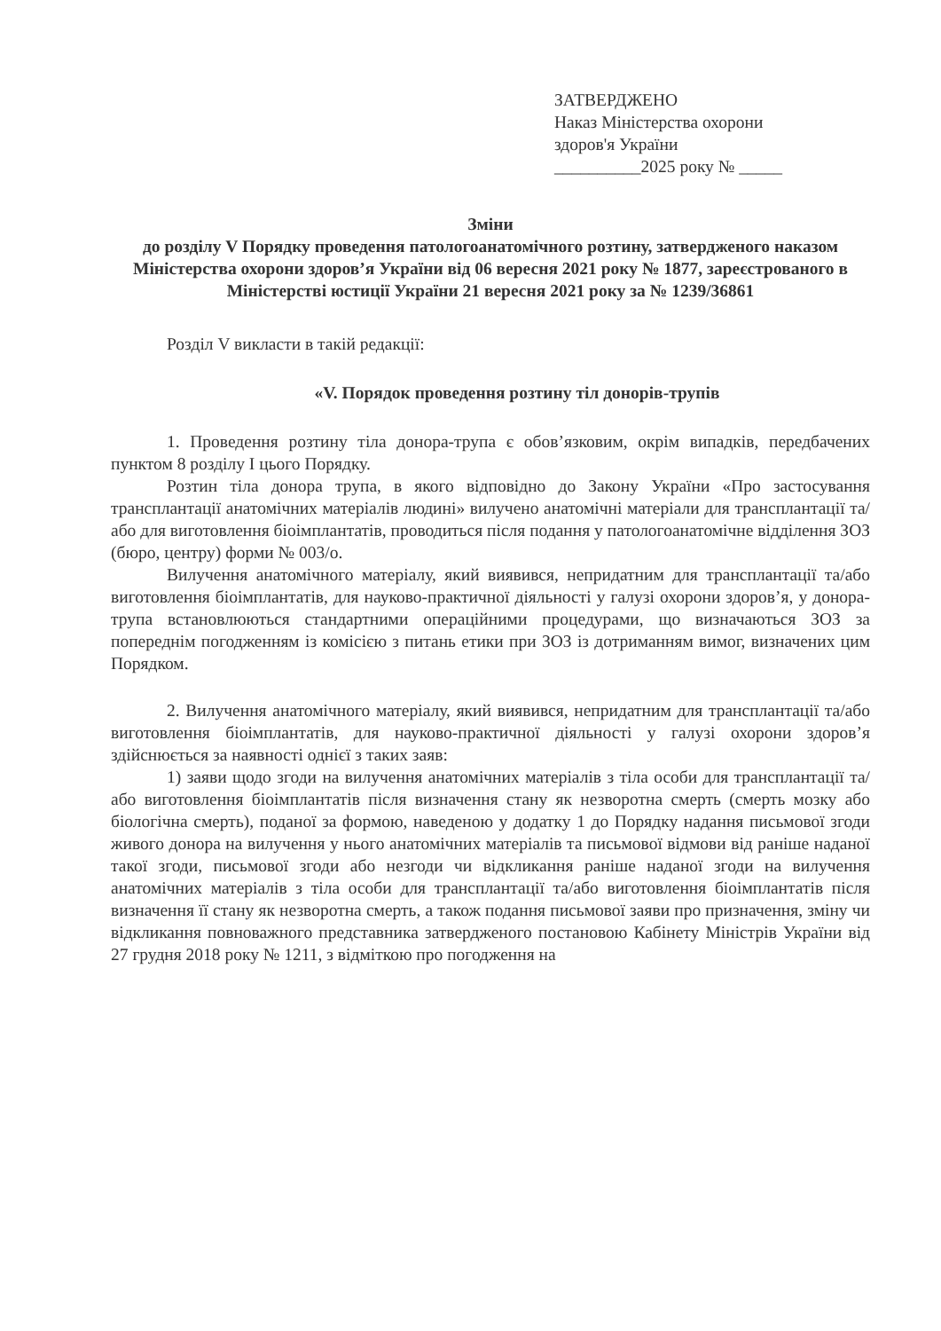ЗАТВЕРДЖЕНО
Наказ Міністерства охорони
здоров'я України
__________2025 року № _____
Зміни
до розділу V Порядку проведення патологоанатомічного розтину, затвердженого наказом Міністерства охорони здоров’я України від 06 вересня 2021 року № 1877, зареєстрованого в Міністерстві юстиції України 21 вересня 2021 року за № 1239/36861
Розділ V викласти в такій редакції:
«V. Порядок проведення розтину тіл донорів-трупів
1. Проведення розтину тіла донора-трупа є обов’язковим, окрім випадків, передбачених пунктом 8 розділу I цього Порядку.
Розтин тіла донора трупа, в якого відповідно до Закону України «Про застосування трансплантації анатомічних матеріалів людині» вилучено анатомічні матеріали для трансплантації та/або для виготовлення біоімплантатів, проводиться після подання у патологоанатомічне відділення ЗОЗ (бюро, центру) форми № 003/о.
Вилучення анатомічного матеріалу, який виявився, непридатним для трансплантації та/або виготовлення біоімплантатів, для науково-практичної діяльності у галузі охорони здоров’я, у донора-трупа встановлюються стандартними операційними процедурами, що визначаються ЗОЗ за попереднім погодженням із комісією з питань етики при ЗОЗ із дотриманням вимог, визначених цим Порядком.
2. Вилучення анатомічного матеріалу, який виявився, непридатним для трансплантації та/або виготовлення біоімплантатів, для науково-практичної діяльності у галузі охорони здоров’я здійснюється за наявності однієї з таких заяв:
1) заяви щодо згоди на вилучення анатомічних матеріалів з тіла особи для трансплантації та/або виготовлення біоімплантатів після визначення стану як незворотна смерть (смерть мозку або біологічна смерть), поданої за формою, наведеною у додатку 1 до Порядку надання письмової згоди живого донора на вилучення у нього анатомічних матеріалів та письмової відмови від раніше наданої такої згоди, письмової згоди або незгоди чи відкликання раніше наданої згоди на вилучення анатомічних матеріалів з тіла особи для трансплантації та/або виготовлення біоімплантатів після визначення її стану як незворотна смерть, а також подання письмової заяви про призначення, зміну чи відкликання повноважного представника затвердженого постановою Кабінету Міністрів України від 27 грудня 2018 року № 1211, з відміткою про погодження на